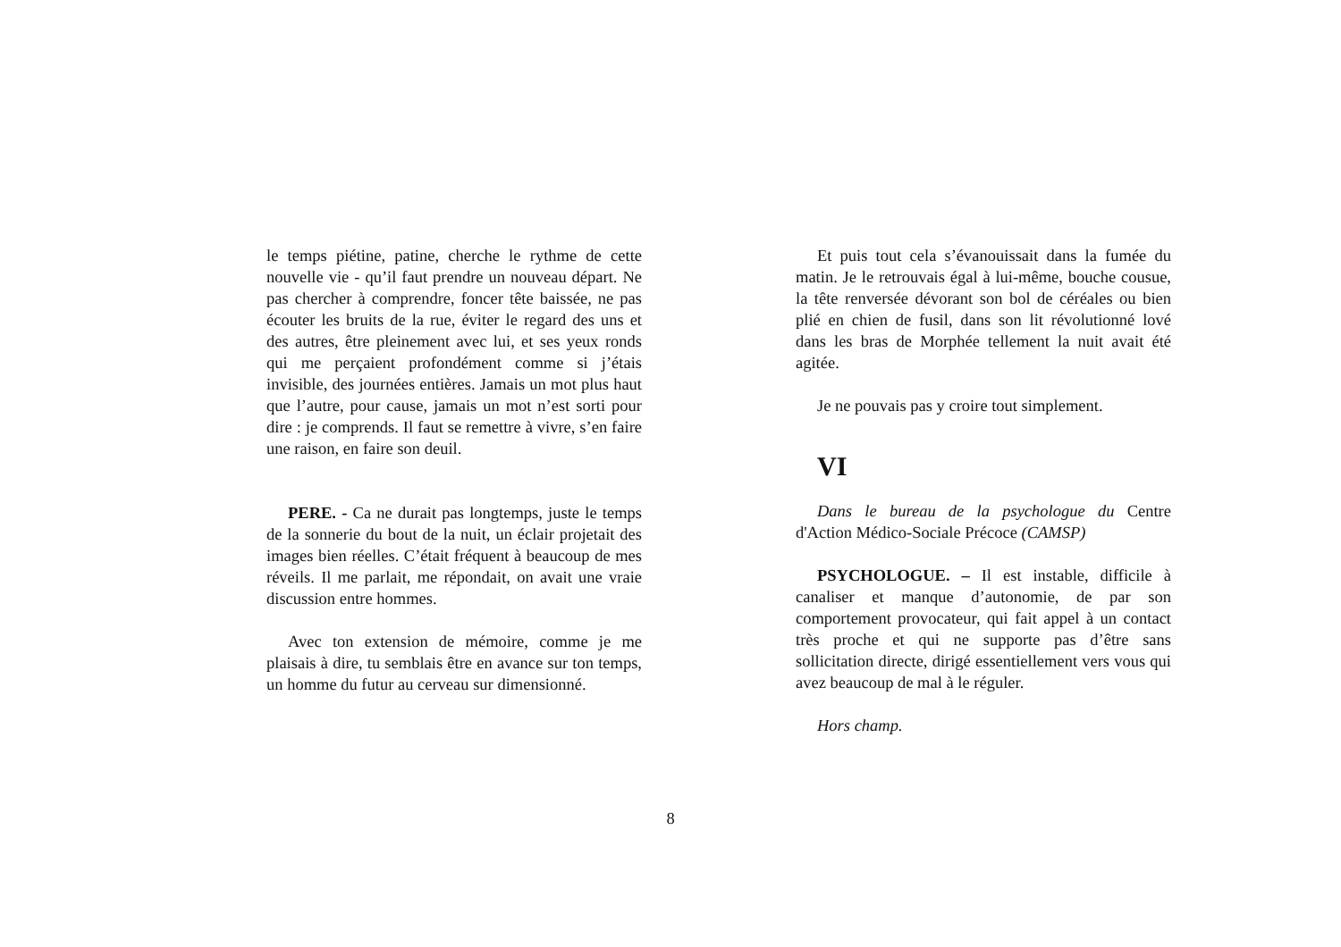le temps piétine, patine, cherche le rythme de cette nouvelle vie - qu’il faut prendre un nouveau départ. Ne pas chercher à comprendre, foncer tête baissée, ne pas écouter les bruits de la rue, éviter le regard des uns et des autres, être pleinement avec lui, et ses yeux ronds qui me perçaient profondément comme si j’étais invisible, des journées entières. Jamais un mot plus haut que l’autre, pour cause, jamais un mot n’est sorti pour dire : je comprends. Il faut se remettre à vivre, s’en faire une raison, en faire son deuil.
PERE. - Ca ne durait pas longtemps, juste le temps de la sonnerie du bout de la nuit, un éclair projetait des images bien réelles. C’était fréquent à beaucoup de mes réveils. Il me parlait, me répondait, on avait une vraie discussion entre hommes.
Avec ton extension de mémoire, comme je me plaisais à dire, tu semblais être en avance sur ton temps, un homme du futur au cerveau sur dimensionné.
Et puis tout cela s’évanouissait dans la fumée du matin. Je le retrouvais égal à lui-même, bouche cousue, la tête renversée dévorant son bol de céréales ou bien plié en chien de fusil, dans son lit révolutionné lové dans les bras de Morphée tellement la nuit avait été agitée.
Je ne pouvais pas y croire tout simplement.
VI
Dans le bureau de la psychologue du Centre d'Action Médico-Sociale Précoce (CAMSP)
PSYCHOLOGUE. – Il est instable, difficile à canaliser et manque d’autonomie, de par son comportement provocateur, qui fait appel à un contact très proche et qui ne supporte pas d’être sans sollicitation directe, dirigé essentiellement vers vous qui avez beaucoup de mal à le réguler.
Hors champ.
8